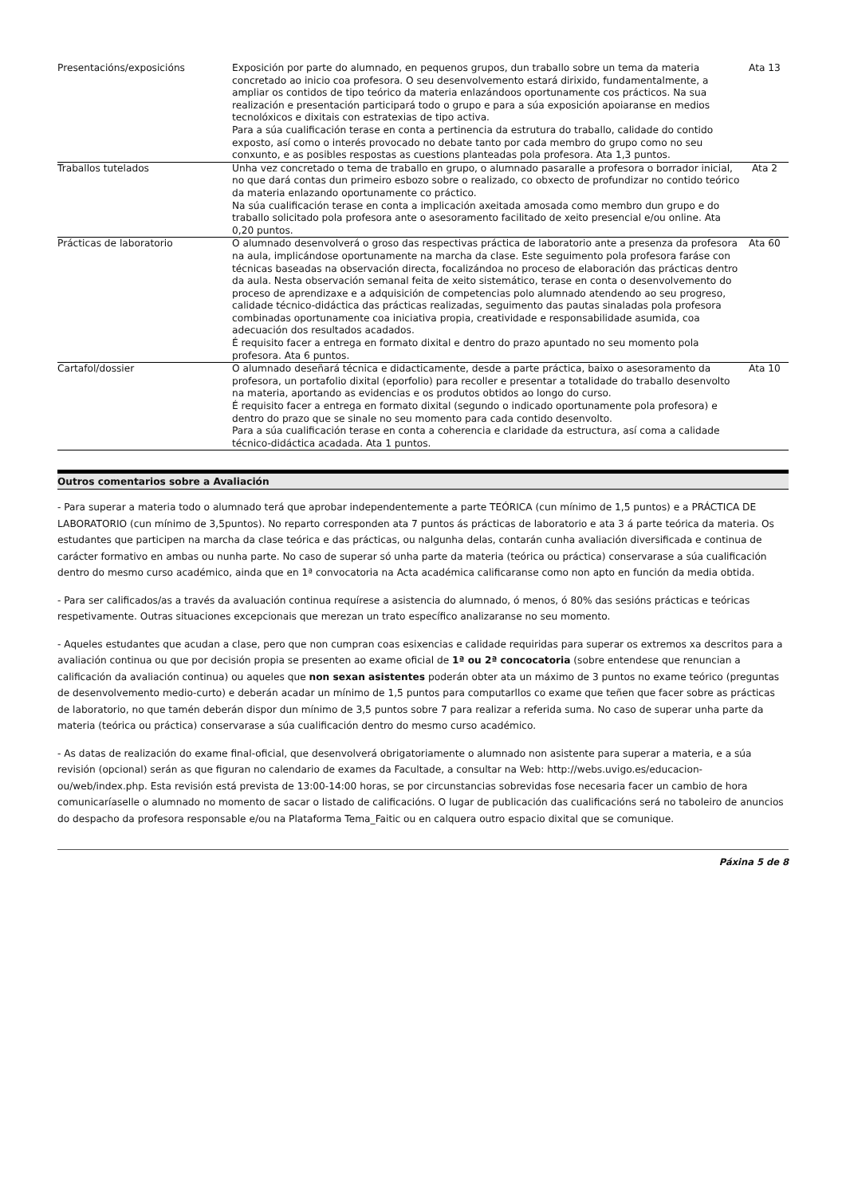| Presentacións/exposicións | Exposición por parte do alumnado, en pequenos grupos, dun traballo sobre un tema da materia concretado ao inicio coa profesora. O seu desenvolvemento estará dirixido, fundamentalmente, a ampliar os contidos de tipo teórico da materia enlazándoos oportunamente cos prácticos. Na sua realización e presentación participará todo o grupo e para a súa exposición apoiaranse en medios tecnolóxicos e dixitais con estratexias de tipo activa. Para a súa cualificación terase en conta a pertinencia da estrutura do traballo, calidade do contido exposto, así como o interés provocado no debate tanto por cada membro do grupo como no seu conxunto, e as posibles respostas as cuestions planteadas pola profesora. Ata 1,3 puntos. | Ata 13 |
| Traballos tutelados | Unha vez concretado o tema de traballo en grupo, o alumnado pasaralle a profesora o borrador inicial, no que dará contas dun primeiro esbozo sobre o realizado, co obxecto de profundizar no contido teórico da materia enlazando oportunamente co práctico. Na súa cualificación terase en conta a implicación axeitada amosada como membro dun grupo e do traballo solicitado pola profesora ante o asesoramento facilitado de xeito presencial e/ou online. Ata 0,20 puntos. | Ata 2 |
| Prácticas de laboratorio | O alumnado desenvolverá o groso das respectivas práctica de laboratorio ante a presenza da profesora na aula, implicándose oportunamente na marcha da clase. Este seguimento pola profesora faráse con técnicas baseadas na observación directa, focalizándoa no proceso de elaboración das prácticas dentro da aula. Nesta observación semanal feita de xeito sistemático, terase en conta o desenvolvemento do proceso de aprendizaxe e a adquisición de competencias polo alumnado atendendo ao seu progreso, calidade técnico-didáctica das prácticas realizadas, seguimento das pautas sinaladas pola profesora combinadas oportunamente coa iniciativa propia, creatividade e responsabilidade asumida, coa adecuación dos resultados acadados. É requisito facer a entrega en formato dixital e dentro do prazo apuntado no seu momento pola profesora. Ata 6 puntos. | Ata 60 |
| Cartafol/dossier | O alumnado deseñará técnica e didacticamente, desde a parte práctica, baixo o asesoramento da profesora, un portafolio dixital (eporfolio) para recoller e presentar a totalidade do traballo desenvolto na materia, aportando as evidencias e os produtos obtidos ao longo do curso. É requisito facer a entrega en formato dixital (segundo o indicado oportunamente pola profesora) e dentro do prazo que se sinale no seu momento para cada contido desenvolto. Para a súa cualificación terase en conta a coherencia e claridade da estructura, así coma a calidade técnico-didáctica acadada. Ata 1 puntos. | Ata 10 |
Outros comentarios sobre a Avaliación
- Para superar a materia todo o alumnado terá que aprobar independentemente a parte TEÓRICA (cun mínimo de 1,5 puntos) e a PRÁCTICA DE LABORATORIO (cun mínimo de 3,5puntos). No reparto corresponden ata 7 puntos ás prácticas de laboratorio e ata 3 á parte teórica da materia. Os estudantes que participen na marcha da clase teórica e das prácticas, ou nalgunha delas, contarán cunha avaliación diversificada e continua de carácter formativo en ambas ou nunha parte. No caso de superar só unha parte da materia (teórica ou práctica) conservarase a súa cualificación dentro do mesmo curso académico, ainda que en 1ª convocatoria na Acta académica calificaranse como non apto en función da media obtida.
- Para ser calificados/as a través da avaluación continua requírese a asistencia do alumnado, ó menos, ó 80% das sesións prácticas e teóricas respetivamente. Outras situaciones excepcionais que merezan un trato específico analizaranse no seu momento.
- Aqueles estudantes que acudan a clase, pero que non cumpran coas esixencias e calidade requiridas para superar os extremos xa descritos para a avaliación continua ou que por decisión propia se presenten ao exame oficial de 1ª ou 2ª concocatoria (sobre entendese que renuncian a calificación da avaliación continua) ou aqueles que non sexan asistentes poderán obter ata un máximo de 3 puntos no exame teórico (preguntas de desenvolvemento medio-curto) e deberán acadar un mínimo de 1,5 puntos para computarllos co exame que teñen que facer sobre as prácticas de laboratorio, no que tamén deberán dispor dun mínimo de 3,5 puntos sobre 7 para realizar a referida suma. No caso de superar unha parte da materia (teórica ou práctica) conservarase a súa cualificación dentro do mesmo curso académico.
- As datas de realización do exame final-oficial, que desenvolverá obrigatoriamente o alumnado non asistente para superar a materia, e a súa revisión (opcional) serán as que figuran no calendario de exames da Facultade, a consultar na Web: http://webs.uvigo.es/educacion-ou/web/index.php. Esta revisión está prevista de 13:00-14:00 horas, se por circunstancias sobrevidas fose necesaria facer un cambio de hora comunicaríaselle o alumnado no momento de sacar o listado de calificacións. O lugar de publicación das cualificacións será no taboleiro de anuncios do despacho da profesora responsable e/ou na Plataforma Tema_Faitic ou en calquera outro espacio dixital que se comunique.
Páxina 5 de 8